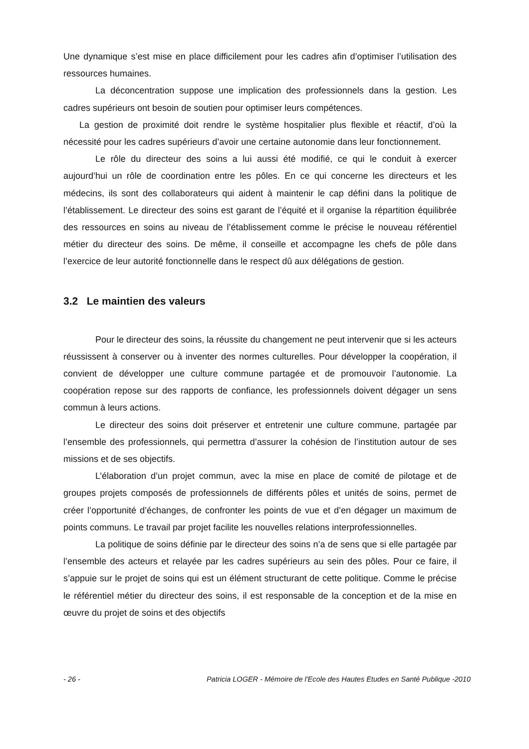Une dynamique s’est mise en place difficilement pour les cadres afin d’optimiser l’utilisation des ressources humaines.
La déconcentration suppose une implication des professionnels dans la gestion. Les cadres supérieurs ont besoin de soutien pour optimiser leurs compétences.
La gestion de proximité doit rendre le système hospitalier plus flexible et réactif, d’où la nécessité pour les cadres supérieurs d’avoir une certaine autonomie dans leur fonctionnement.
Le rôle du directeur des soins a lui aussi été modifié, ce qui le conduit à exercer aujourd’hui un rôle de coordination entre les pôles. En ce qui concerne les directeurs et les médecins, ils sont des collaborateurs qui aident à maintenir le cap défini dans la politique de l’établissement. Le directeur des soins est garant de l’équité et il organise la répartition équilibrée des ressources en soins au niveau de l’établissement comme le précise le nouveau référentiel métier du directeur des soins. De même, il conseille et accompagne les chefs de pôle dans l’exercice de leur autorité fonctionnelle dans le respect dû aux délégations de gestion.
3.2 Le maintien des valeurs
Pour le directeur des soins, la réussite du changement ne peut intervenir que si les acteurs réussissent à conserver ou à inventer des normes culturelles. Pour développer la coopération, il convient de développer une culture commune partagée et de promouvoir l’autonomie. La coopération repose sur des rapports de confiance, les professionnels doivent dégager un sens commun à leurs actions.
Le directeur des soins doit préserver et entretenir une culture commune, partagée par l’ensemble des professionnels, qui permettra d’assurer la cohésion de l’institution autour de ses missions et de ses objectifs.
L’élaboration d’un projet commun, avec la mise en place de comité de pilotage et de groupes projets composés de professionnels de différents pôles et unités de soins, permet de créer l’opportunité d’échanges, de confronter les points de vue et d’en dégager un maximum de points communs. Le travail par projet facilite les nouvelles relations interprofessionnelles.
La politique de soins définie par le directeur des soins n’a de sens que si elle partagée par l’ensemble des acteurs et relayée par les cadres supérieurs au sein des pôles. Pour ce faire, il s’appuie sur le projet de soins qui est un élément structurant de cette politique. Comme le précise le référentiel métier du directeur des soins, il est responsable de la conception et de la mise en œuvre du projet de soins et des objectifs
- 26 - Patricia LOGER - Mémoire de l'Ecole des Hautes Etudes en Santé Publique -2010